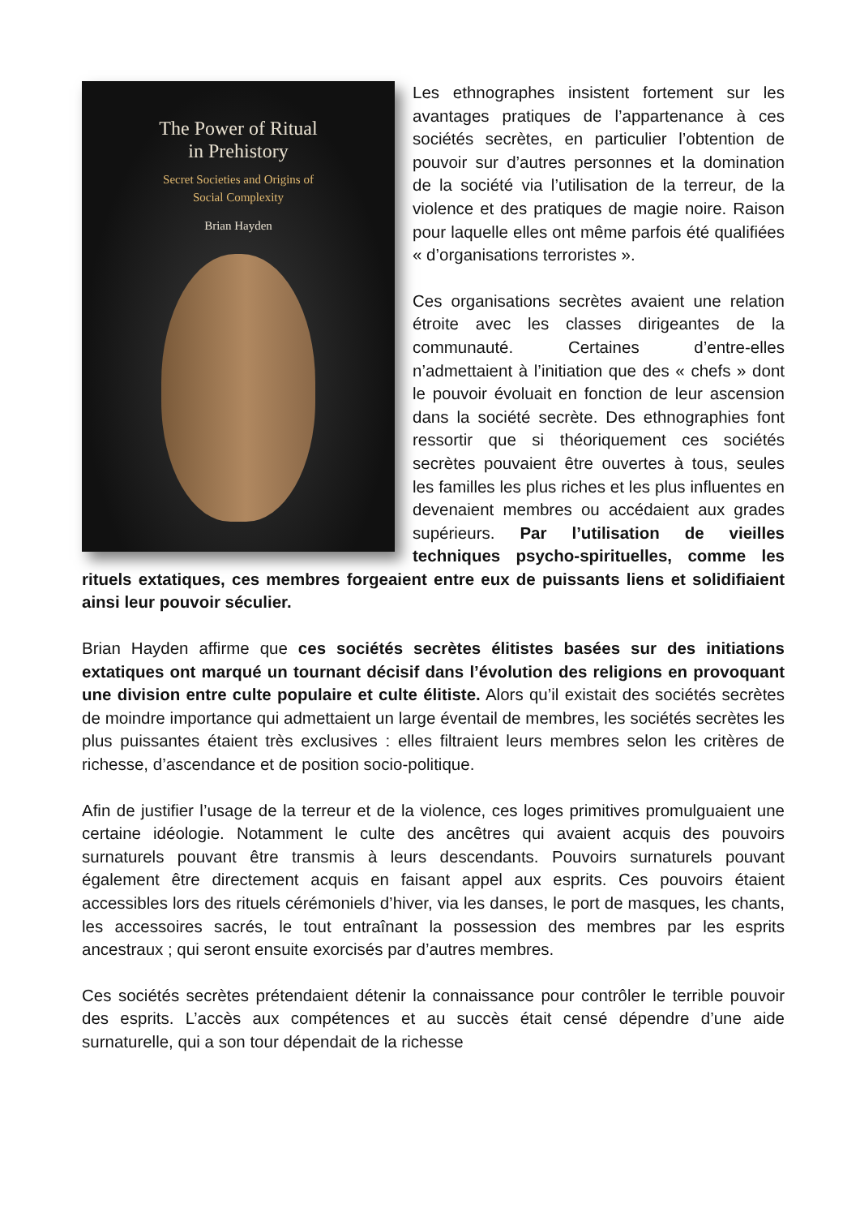The Power of Ritual
in Prehistory
Secret Societies and Origins of
Social Complexity
Brian Hayden
Les ethnographes insistent fortement sur les avantages pratiques de l’appartenance à ces sociétés secrètes, en particulier l’obtention de pouvoir sur d’autres personnes et la domination de la société via l’utilisation de la terreur, de la violence et des pratiques de magie noire. Raison pour laquelle elles ont même parfois été qualifiées « d’organisations terroristes ».
Ces organisations secrètes avaient une relation étroite avec les classes dirigeantes de la communauté. Certaines d’entre-elles n’admettaient à l’initiation que des « chefs » dont le pouvoir évoluait en fonction de leur ascension dans la société secrète. Des ethnographies font ressortir que si théoriquement ces sociétés secrètes pouvaient être ouvertes à tous, seules les familles les plus riches et les plus influentes en devenaient membres ou accédaient aux grades supérieurs. Par l’utilisation de vieilles techniques psycho-spirituelles, comme les rituels extatiques, ces membres forgeaient entre eux de puissants liens et solidifiaient ainsi leur pouvoir séculier.
Brian Hayden affirme que ces sociétés secrètes élitistes basées sur des initiations extatiques ont marqué un tournant décisif dans l’évolution des religions en provoquant une division entre culte populaire et culte élitiste. Alors qu’il existait des sociétés secrètes de moindre importance qui admettaient un large éventail de membres, les sociétés secrètes les plus puissantes étaient très exclusives : elles filtraient leurs membres selon les critères de richesse, d’ascendance et de position socio-politique.
Afin de justifier l’usage de la terreur et de la violence, ces loges primitives promulguaient une certaine idéologie. Notamment le culte des ancêtres qui avaient acquis des pouvoirs surnaturels pouvant être transmis à leurs descendants. Pouvoirs surnaturels pouvant également être directement acquis en faisant appel aux esprits. Ces pouvoirs étaient accessibles lors des rituels cérémoniels d’hiver, via les danses, le port de masques, les chants, les accessoires sacrés, le tout entraînant la possession des membres par les esprits ancestraux ; qui seront ensuite exorcisés par d’autres membres.
Ces sociétés secrètes prétendaient détenir la connaissance pour contrôler le terrible pouvoir des esprits. L’accès aux compétences et au succès était censé dépendre d’une aide surnaturelle, qui a son tour dépendait de la richesse